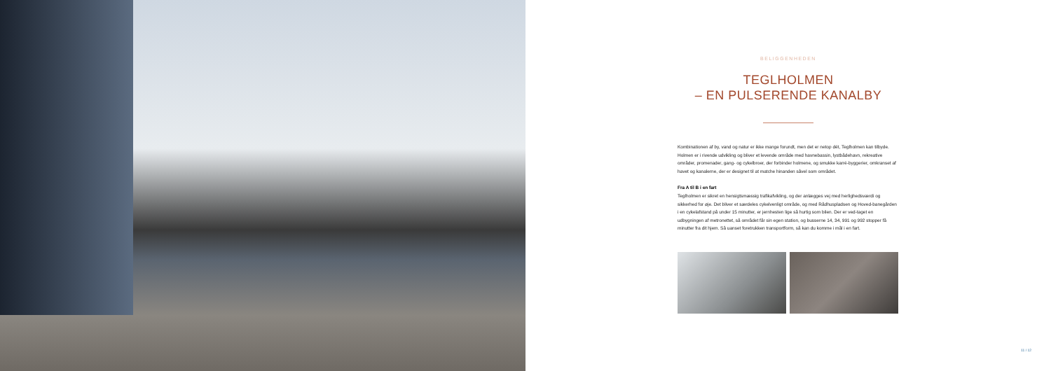BELIGGENHEDEN
TEGLHOLMEN
– EN PULSERENDE KANALBY
Kombinationen af by, vand og natur er ikke mange forundt, men det er netop dét, Teglholmen kan tilbyde. Holmen er i rivende udvikling og bliver et levende område med havnebassin, lystbådehavn, rekreative områder, promenader, gang- og cykelbroer, der forbinder holmene, og smukke karré-byggerier, omkranset af havet og kanalerne, der er designet til at matche hinanden såvel som området.
Fra A til B i en fart
Teglholmen er sikret en hensigtsmæssig trafikafvikling, og der anlægges vej med herlighedsværdi og sikkerhed for øje. Det bliver et særdeles cykelvenligt område, og med Rådhuspladsen og Hoved-banegården i en cykelafstand på under 15 minutter, er jernhesten lige så hurtig som bilen. Der er ved-taget en udbygningen af metronettet, så området får sin egen station, og busserne 14, 34, 991 og 992 stopper få minutter fra dit hjem. Så uanset foretrukken transportform, så kan du komme i mål i en fart.
11 / 12